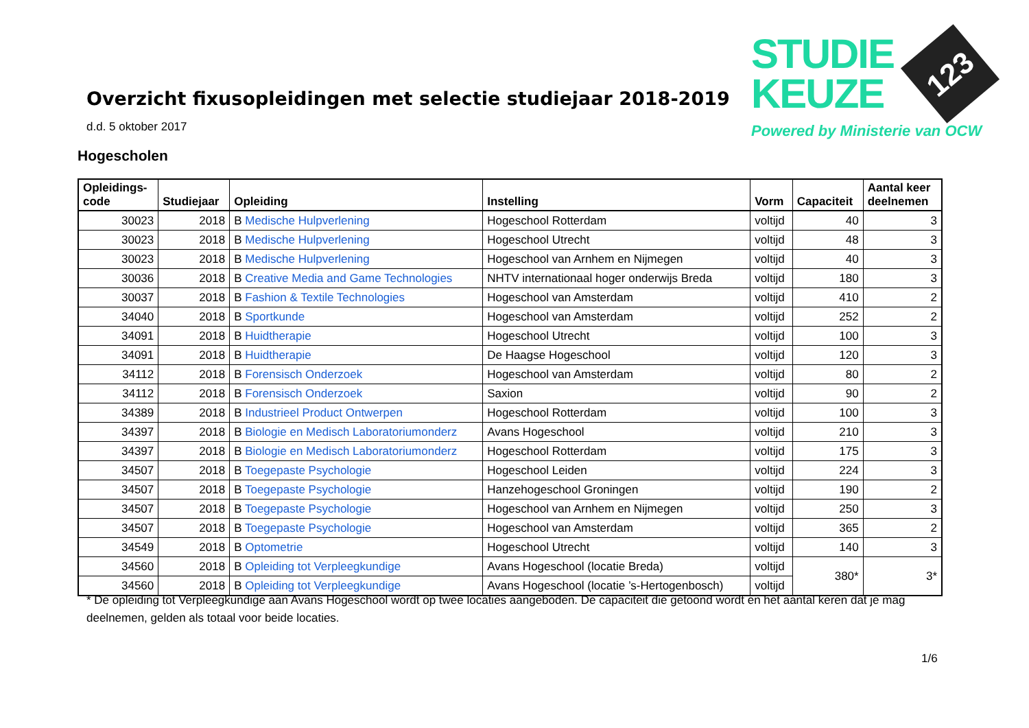Overzicht fixusopleidingen met selectie studiejaar 2018-2019
STUDIE
KEUZE
123
Powered by Ministerie van OCW
d.d. 5 oktober 2017
Hogescholen
| Opleidings- code | Studiejaar | Opleiding | Instelling | Vorm | Capaciteit | Aantal keer deelnemen |
| --- | --- | --- | --- | --- | --- | --- |
| 30023 | 2018 | B Medische Hulpverlening | Hogeschool Rotterdam | voltijd | 40 | 3 |
| 30023 | 2018 | B Medische Hulpverlening | Hogeschool Utrecht | voltijd | 48 | 3 |
| 30023 | 2018 | B Medische Hulpverlening | Hogeschool van Arnhem en Nijmegen | voltijd | 40 | 3 |
| 30036 | 2018 | B Creative Media and Game Technologies | NHTV internationaal hoger onderwijs Breda | voltijd | 180 | 3 |
| 30037 | 2018 | B Fashion & Textile Technologies | Hogeschool van Amsterdam | voltijd | 410 | 2 |
| 34040 | 2018 | B Sportkunde | Hogeschool van Amsterdam | voltijd | 252 | 2 |
| 34091 | 2018 | B Huidtherapie | Hogeschool Utrecht | voltijd | 100 | 3 |
| 34091 | 2018 | B Huidtherapie | De Haagse Hogeschool | voltijd | 120 | 3 |
| 34112 | 2018 | B Forensisch Onderzoek | Hogeschool van Amsterdam | voltijd | 80 | 2 |
| 34112 | 2018 | B Forensisch Onderzoek | Saxion | voltijd | 90 | 2 |
| 34389 | 2018 | B Industrieel Product Ontwerpen | Hogeschool Rotterdam | voltijd | 100 | 3 |
| 34397 | 2018 | B Biologie en Medisch Laboratoriumonderz | Avans Hogeschool | voltijd | 210 | 3 |
| 34397 | 2018 | B Biologie en Medisch Laboratoriumonderz | Hogeschool Rotterdam | voltijd | 175 | 3 |
| 34507 | 2018 | B Toegepaste Psychologie | Hogeschool Leiden | voltijd | 224 | 3 |
| 34507 | 2018 | B Toegepaste Psychologie | Hanzehogeschool Groningen | voltijd | 190 | 2 |
| 34507 | 2018 | B Toegepaste Psychologie | Hogeschool van Arnhem en Nijmegen | voltijd | 250 | 3 |
| 34507 | 2018 | B Toegepaste Psychologie | Hogeschool van Amsterdam | voltijd | 365 | 2 |
| 34549 | 2018 | B Optometrie | Hogeschool Utrecht | voltijd | 140 | 3 |
| 34560 | 2018 | B Opleiding tot Verpleegkundige | Avans Hogeschool (locatie Breda) | voltijd | 380* | 3* |
| 34560 | 2018 | B Opleiding tot Verpleegkundige | Avans Hogeschool (locatie ’s-Hertogenbosch) | voltijd | | |
* De opleiding tot Verpleegkundige aan Avans Hogeschool wordt op twee locaties aangeboden. De capaciteit die getoond wordt en het aantal keren dat je mag deelnemen, gelden als totaal voor beide locaties.
1/6